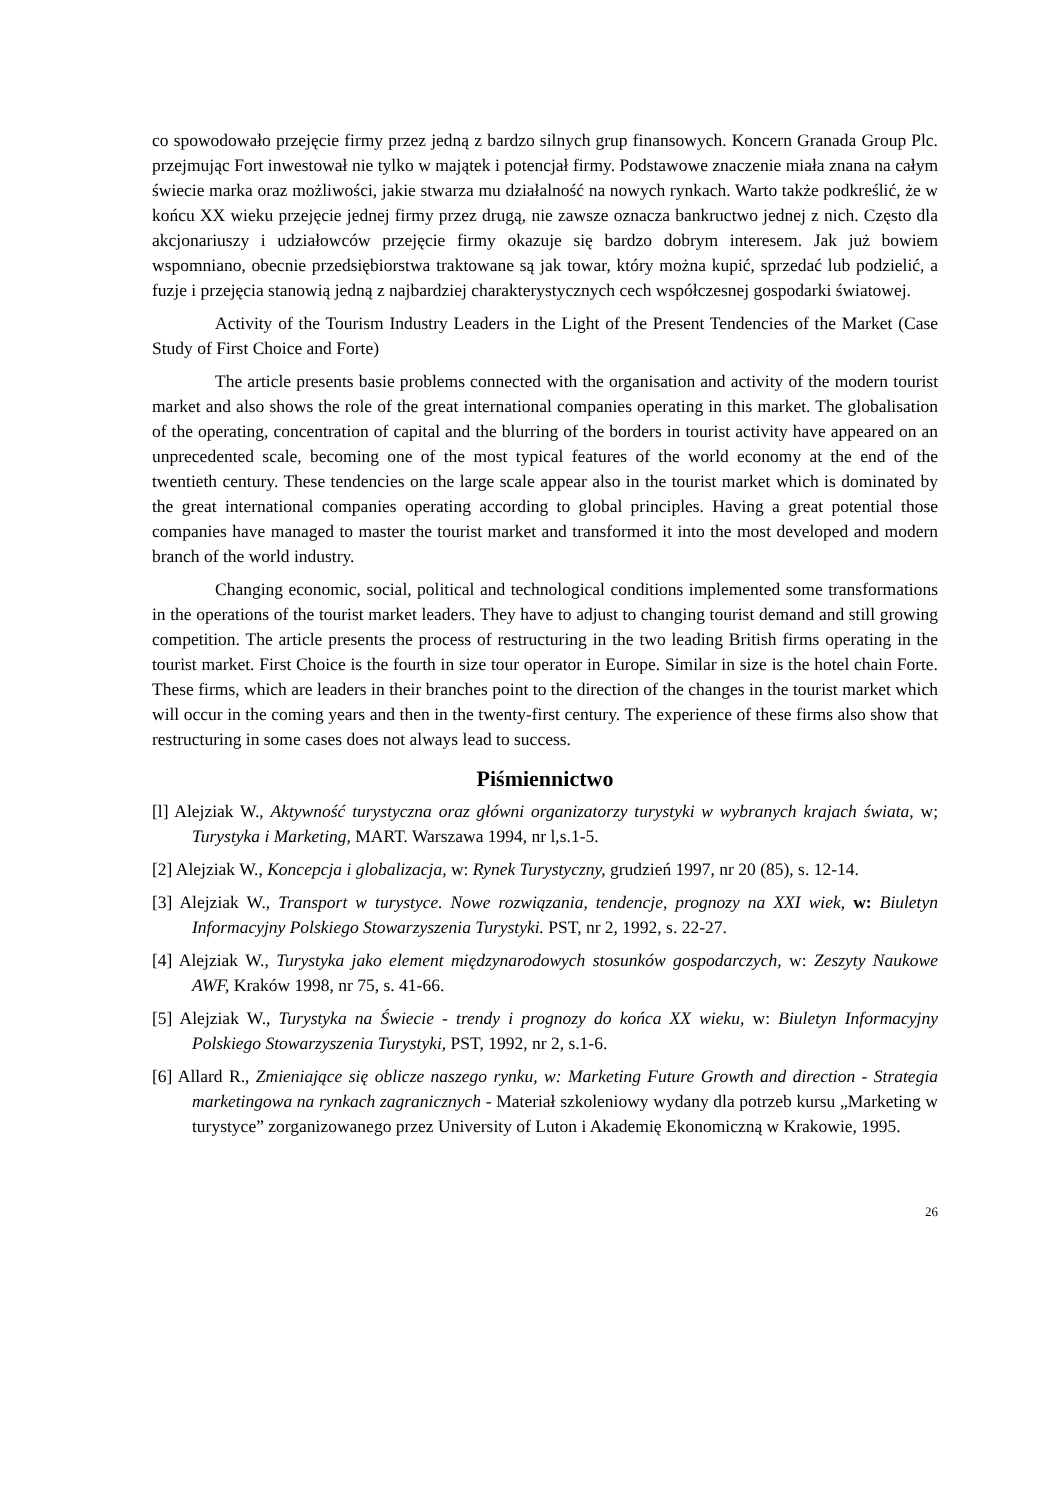co spowodowało przejęcie firmy przez jedną z bardzo silnych grup finansowych. Koncern Granada Group Plc. przejmując Fort inwestował nie tylko w majątek i potencjał firmy. Podstawowe znaczenie miała znana na całym świecie marka oraz możliwości, jakie stwarza mu działalność na nowych rynkach. Warto także podkreślić, że w końcu XX wieku przejęcie jednej firmy przez drugą, nie zawsze oznacza bankructwo jednej z nich. Często dla akcjonariuszy i udziałowców przejęcie firmy okazuje się bardzo dobrym interesem. Jak już bowiem wspomniano, obecnie przedsiębiorstwa traktowane są jak towar, który można kupić, sprzedać lub podzielić, a fuzje i przejęcia stanowią jedną z najbardziej charakterystycznych cech współczesnej gospodarki światowej.
Activity of the Tourism Industry Leaders in the Light of the Present Tendencies of the Market (Case Study of First Choice and Forte)
The article presents basie problems connected with the organisation and activity of the modern tourist market and also shows the role of the great international companies operating in this market. The globalisation of the operating, concentration of capital and the blurring of the borders in tourist activity have appeared on an unprecedented scale, becoming one of the most typical features of the world economy at the end of the twentieth century. These tendencies on the large scale appear also in the tourist market which is dominated by the great international companies operating according to global principles. Having a great potential those companies have managed to master the tourist market and transformed it into the most developed and modern branch of the world industry.
Changing economic, social, political and technological conditions implemented some transformations in the operations of the tourist market leaders. They have to adjust to changing tourist demand and still growing competition. The article presents the process of restructuring in the two leading British firms operating in the tourist market. First Choice is the fourth in size tour operator in Europe. Similar in size is the hotel chain Forte. These firms, which are leaders in their branches point to the direction of the changes in the tourist market which will occur in the coming years and then in the twenty-first century. The experience of these firms also show that restructuring in some cases does not always lead to success.
Piśmiennictwo
[l] Alejziak W., Aktywność turystyczna oraz główni organizatorzy turystyki w wybranych krajach świata, w; Turystyka i Marketing, MART. Warszawa 1994, nr l,s.1-5.
[2] Alejziak W., Koncepcja i globalizacja, w: Rynek Turystyczny, grudzień 1997, nr 20 (85), s. 12-14.
[3] Alejziak W., Transport w turystyce. Nowe rozwiązania, tendencje, prognozy na XXI wiek, w: Biuletyn Informacyjny Polskiego Stowarzyszenia Turystyki. PST, nr 2, 1992, s. 22-27.
[4] Alejziak W., Turystyka jako element międzynarodowych stosunków gospodarczych, w: Zeszyty Naukowe AWF, Kraków 1998, nr 75, s. 41-66.
[5] Alejziak W., Turystyka na Świecie - trendy i prognozy do końca XX wieku, w: Biuletyn Informacyjny Polskiego Stowarzyszenia Turystyki, PST, 1992, nr 2, s.1-6.
[6] Allard R., Zmieniające się oblicze naszego rynku, w: Marketing Future Growth and direction - Strategia marketingowa na rynkach zagranicznych - Materiał szkoleniowy wydany dla potrzeb kursu „Marketing w turystyce” zorganizowanego przez University of Luton i Akademię Ekonomiczną w Krakowie, 1995.
26